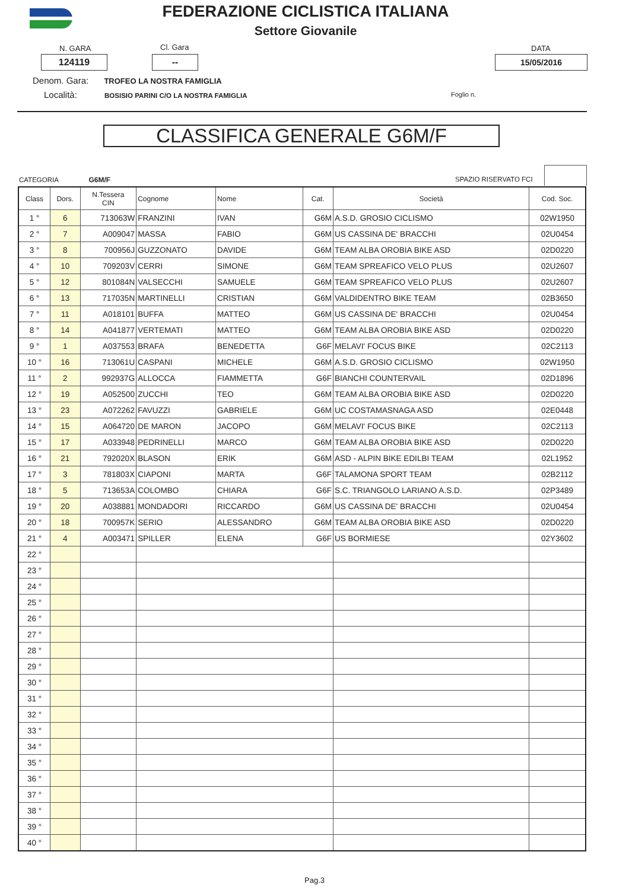FEDERAZIONE CICLISTICA ITALIANA
Settore Giovanile
N. GARA Cl. Gara DATA
124119 -- 15/05/2016
Denom. Gara: TROFEO LA NOSTRA FAMIGLIA
Località: BOSISIO PARINI C/O LA NOSTRA FAMIGLIA
Foglio n.
CLASSIFICA GENERALE G6M/F
CATEGORIA G6M/F SPAZIO RISERVATO FCI
| Class | Dors. | N.Tessera CIN | Cognome | Nome | Cat. | Società | Cod. Soc. |
| --- | --- | --- | --- | --- | --- | --- | --- |
| 1 ° | 6 | 713063W | FRANZINI | IVAN | G6M | A.S.D. GROSIO CICLISMO | 02W1950 |
| 2 ° | 7 | A009047 | MASSA | FABIO | G6M | US CASSINA DE' BRACCHI | 02U0454 |
| 3 ° | 8 | 700956J | GUZZONATO | DAVIDE | G6M | TEAM ALBA OROBIA BIKE ASD | 02D0220 |
| 4 ° | 10 | 709203V | CERRI | SIMONE | G6M | TEAM SPREAFICO VELO PLUS | 02U2607 |
| 5 ° | 12 | 801084N | VALSECCHI | SAMUELE | G6M | TEAM SPREAFICO VELO PLUS | 02U2607 |
| 6 ° | 13 | 717035N | MARTINELLI | CRISTIAN | G6M | VALDIDENTRO BIKE TEAM | 02B3650 |
| 7 ° | 11 | A018101 | BUFFA | MATTEO | G6M | US CASSINA DE' BRACCHI | 02U0454 |
| 8 ° | 14 | A041877 | VERTEMATI | MATTEO | G6M | TEAM ALBA OROBIA BIKE ASD | 02D0220 |
| 9 ° | 1 | A037553 | BRAFA | BENEDETTA | G6F | MELAVI' FOCUS BIKE | 02C2113 |
| 10 ° | 16 | 713061U | CASPANI | MICHELE | G6M | A.S.D. GROSIO CICLISMO | 02W1950 |
| 11 ° | 2 | 992937G | ALLOCCA | FIAMMETTA | G6F | BIANCHI COUNTERVAIL | 02D1896 |
| 12 ° | 19 | A052500 | ZUCCHI | TEO | G6M | TEAM ALBA OROBIA BIKE ASD | 02D0220 |
| 13 ° | 23 | A072262 | FAVUZZI | GABRIELE | G6M | UC COSTAMASNAGA ASD | 02E0448 |
| 14 ° | 15 | A064720 | DE MARON | JACOPO | G6M | MELAVI' FOCUS BIKE | 02C2113 |
| 15 ° | 17 | A033948 | PEDRINELLI | MARCO | G6M | TEAM ALBA OROBIA BIKE ASD | 02D0220 |
| 16 ° | 21 | 792020X | BLASON | ERIK | G6M | ASD - ALPIN BIKE EDILBI TEAM | 02L1952 |
| 17 ° | 3 | 781803X | CIAPONI | MARTA | G6F | TALAMONA SPORT TEAM | 02B2112 |
| 18 ° | 5 | 713653A | COLOMBO | CHIARA | G6F | S.C. TRIANGOLO LARIANO A.S.D. | 02P3489 |
| 19 ° | 20 | A038881 | MONDADORI | RICCARDO | G6M | US CASSINA DE' BRACCHI | 02U0454 |
| 20 ° | 18 | 700957K | SERIO | ALESSANDRO | G6M | TEAM ALBA OROBIA BIKE ASD | 02D0220 |
| 21 ° | 4 | A003471 | SPILLER | ELENA | G6F | US BORMIESE | 02Y3602 |
| 22 ° | | | | | | | |
| 23 ° | | | | | | | |
| 24 ° | | | | | | | |
| 25 ° | | | | | | | |
| 26 ° | | | | | | | |
| 27 ° | | | | | | | |
| 28 ° | | | | | | | |
| 29 ° | | | | | | | |
| 30 ° | | | | | | | |
| 31 ° | | | | | | | |
| 32 ° | | | | | | | |
| 33 ° | | | | | | | |
| 34 ° | | | | | | | |
| 35 ° | | | | | | | |
| 36 ° | | | | | | | |
| 37 ° | | | | | | | |
| 38 ° | | | | | | | |
| 39 ° | | | | | | | |
| 40 ° | | | | | | | |
Pag.3